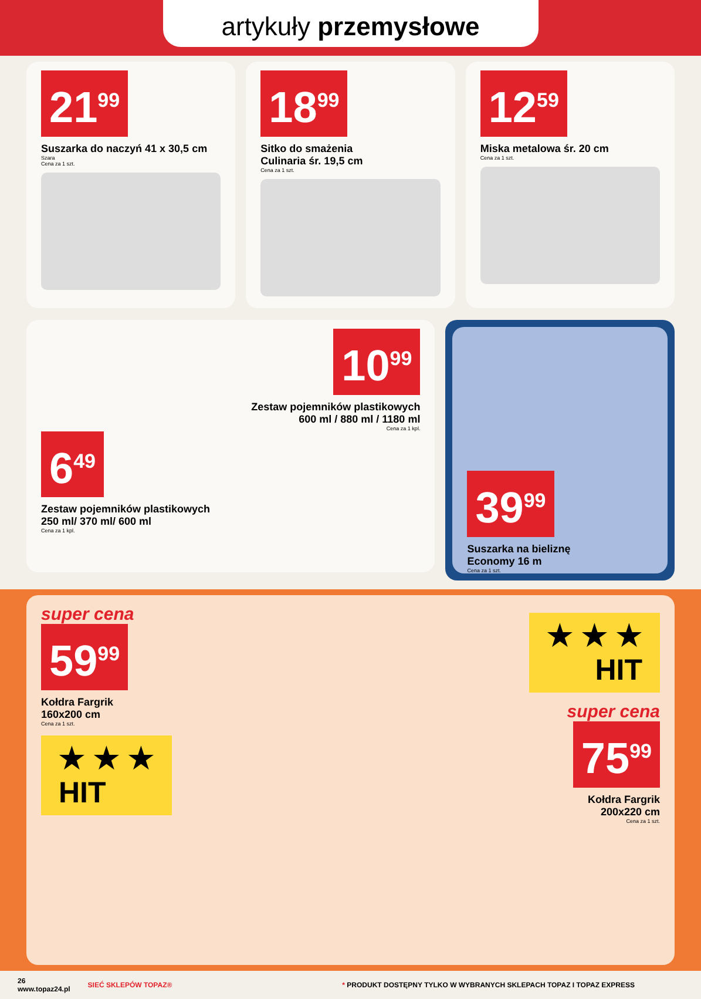artykuły przemysłowe
21<sup>99</sup>
Suszarka do naczyń 41 x 30,5 cm
Szara
Cena za 1 szt.
18<sup>99</sup>
Sitko do smażenia
Culinaria śr. 19,5 cm
Cena za 1 szt.
12<sup>59</sup>
Miska metalowa śr. 20 cm
Cena za 1 szt.
10<sup>99</sup>
Zestaw pojemników plastikowych
600 ml / 880 ml / 1180 ml
Cena za 1 kpl.
6<sup>49</sup>
Zestaw pojemników plastikowych
250 ml/ 370 ml/ 600 ml
Cena za 1 kpl.
39<sup>99</sup>
Suszarka na bieliznę
Economy 16 m
Cena za 1 szt.
super cena
59<sup>99</sup>
Kołdra Fargrik
160x200 cm
Cena za 1 szt.
★ ★ ★
HIT
★ ★ ★
HIT
super cena
75<sup>99</sup>
Kołdra Fargrik
200x220 cm
Cena za 1 szt.
26
www.topaz24.pl
SIEĆ SKLEPÓW TOPAZ®
* PRODUKT DOSTĘPNY TYLKO W WYBRANYCH SKLEPACH TOPAZ I TOPAZ EXPRESS